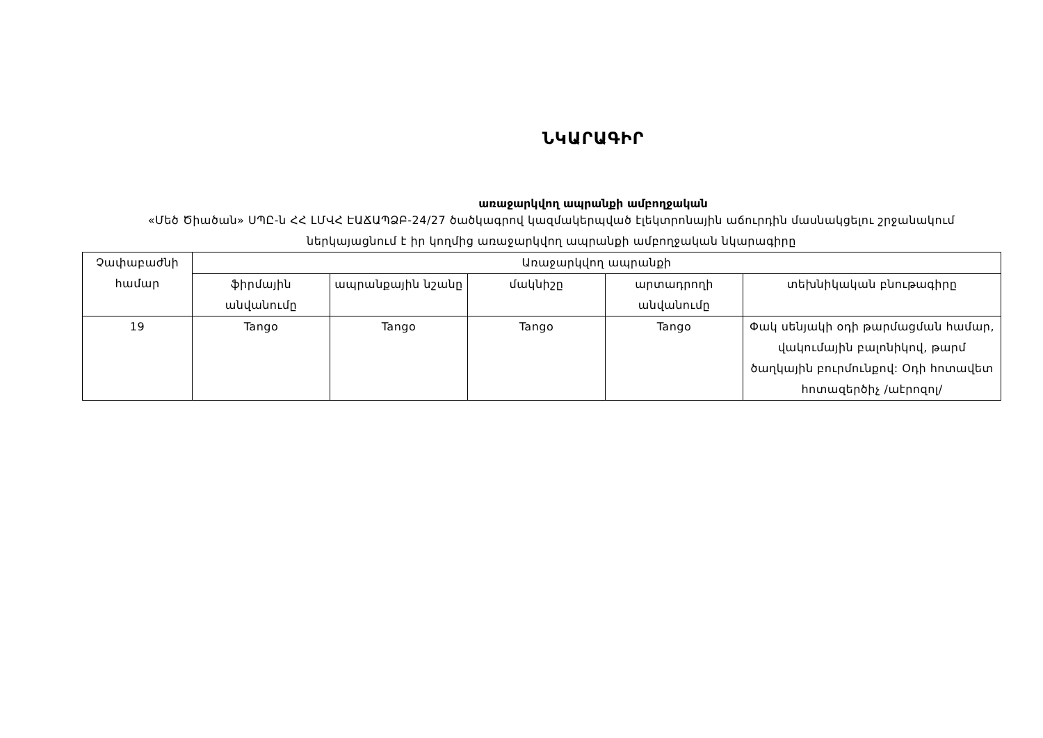ՆԿԱՐԱԳԻՐ
առաջարկվող ապրանքի ամբողջական
«Մեծ Ծիածան» ՍՊԸ-ն ՀՀ ԼՄՎՀ ԷԱՃԱՊՁԲ-24/27 ծածկագրով կազմակերպված էլեկտրոնային աճուրդին մասնակցելու շրջանակում
ներկայացնում է իր կողմից առաջարկվող ապրանքի ամբողջական նկարագիրը
| Չափաբաժնի համար | Առաջարկվող ապրանքի | | | | |
| --- | --- | --- | --- | --- | --- |
| | ֆիրմային անվանումը | ապրանքային նշանը | մակնիշը | արտադրողի անվանումը | տեխնիկական բնութագիրը |
| 19 | Tango | Tango | Tango | Tango | Փակ սենյակի օդի թարմացման համար, վակումային բալոնիկով, թարմ ծաղկային բուրմունքով: Օդի հոտավետ հոտազերծիչ /աէրոզոլ/ |